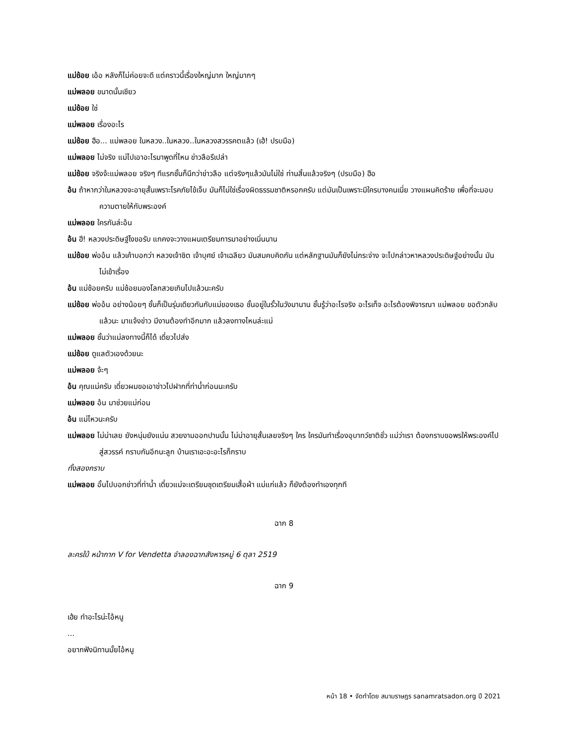แม่ช้อย เอ้อ หลังก็ไม่ค่อยจะดี แต่คราวนี้เรื่องใหญ่มาก ใหญ่มากๆ
แม่พลอย ขนาดนั้นเชียว
แม่ช้อย ใช่
แม่พลอย เรื่องอะไร
แม่ช้อย ฮือ... แม่พลอย ในหลวง..ในหลวง..ในหลวงสวรรคตแล้ว (เฮ้! ปรบมือ)
แม่พลอย ไม่จริง แม่ไปเอาอะไรมาพูดที่ไหน ข่าวลือรึเปล่า
แม่ช้อย จริงจ้ะแม่พลอย จริงๆ ทีแรกชั้นก็นึกว่าข่าวลือ แต่จริงๆแล้วมันไม่ใช่ ท่านสิ้นแล้วจริงๆ (ปรบมือ) ฮือ
อ้น ถ้าหากว่าในหลวงจะอายุสั้นเพราะโรคภัยไข้เจ็บ มันก็ไม่ใช่เรื่องผิดธรรมชาติหรอกครับ แต่มันเป็นเพราะมีใครบางคนเนี่ย วางแผนคิดร้าย เพื่อที่จะมอบความตายให้กับพระองค์
แม่พลอย ใครกันล่ะอ้น
อ้น ฮึ! หลวงประดิษฐ์ไงขอรับ แกคงจะวางแผนเตรียมการมาอย่างเนิ่นนาน
แม่ช้อย พ่ออ้น แล้วเค้าบอกว่า หลวงเจ้าชิต เจ้าบุศย์ เจ้าเฉลียว มันสมคบคิดกัน แต่หลักฐานมันก็ยังไม่กระจ่าง จะไปกล่าวหาหลวงประดิษฐ์อย่างนั้น มันไม่เข้าเรื่อง
อ้น แม่ช้อยครับ แม่ช้อยมองโลกสวยเกินไปแล้วนะครับ
แม่ช้อย พ่ออ้น อย่างน้อยๆ ชั้นก็เป็นรุ่นเดียวกันกับแม่ของเธอ ชั้นอยู่ในรั้วในวังมานาน ชั้นรู้ว่าอะไรจริง อะไรเท็จ อะไรต้องพิจารณา แม่พลอย ขอตัวกลับแล้วนะ มาแจ้งข่าว มีงานต้องทำอีกมาก แล้วลงทางไหนล่ะแม่
แม่พลอย ชั้นว่าแม่ลงทางนี้ก็ได้ เดี๋ยวไปส่ง
แม่ช้อย ดูแลตัวเองด้วยนะ
แม่พลอย จ้ะๆ
อ้น คุณแม่ครับ เดี๋ยวผมขอเอาข่าวไปฝากที่ท่าน้ำก่อนนะครับ
แม่พลอย อ้น มาช่วยแม่ก่อน
อ้น แม่ไหวนะครับ
แม่พลอย ไม่น่าเลย ยังหนุ่มยังแน่น สวยงามออกปานนั้น ไม่น่าอายุสั้นเลยจริงๆ ใคร ใครมันทำเรื่องอุบาทว์ชาติชั่ว แม่ว่าเรา ต้องกราบขอพรให้พระองค์ไปสู่สวรรค์ กราบกันอีกนะลูก บ้านเราเอะอะอะไรก็กราบ
ทั้งสองกราบ
แม่พลอย อั้นไปบอกข่าวที่ท่าน้ำ เดี๋ยวแม่จะเตรียมชุดเตรียมเสื้อผ้า แม่แก่แล้ว ก็ยังต้องทำเองทุกที
ฉาก 8
ละครใบ้ หน้ากาก V for Vendetta จำลองฉากสังหารหมู่ 6 ตุลา 2519
ฉาก 9
เฮ้ย ทำอะไรน่ะไอ้หนู
...
อยากฟังนิทานมั้ยไอ้หนู
หน้า 18 • จัดทำโดย สนามราษฎร sanamratsadon.org ปี 2021